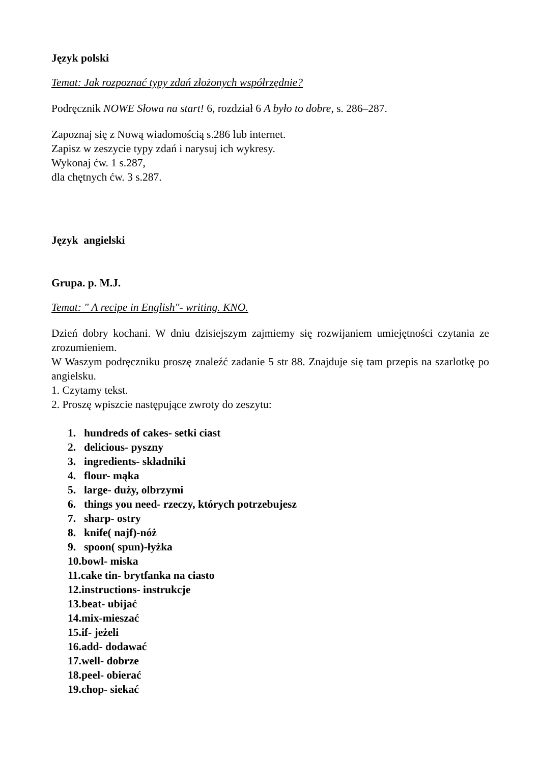Język polski
Temat: Jak rozpoznać typy zdań złożonych współrzędnie?
Podręcznik NOWE Słowa na start! 6, rozdział 6 A było to dobre, s. 286–287.
Zapoznaj się z Nową wiadomością s.286 lub internet.
Zapisz w zeszycie typy zdań i narysuj ich wykresy.
Wykonaj ćw. 1 s.287,
dla chętnych ćw. 3 s.287.
Język angielski
Grupa. p. M.J.
Temat: " A recipe in English"- writing. KNO.
Dzień dobry kochani. W dniu dzisiejszym zajmiemy się rozwijaniem umiejętności czytania ze zrozumieniem.
W Waszym podręczniku proszę znaleźć zadanie 5 str 88. Znajduje się tam przepis na szarlotkę po angielsku.
1. Czytamy tekst.
2. Proszę wpiszcie następujące zwroty do zeszytu:
1. hundreds of cakes- setki ciast
2. delicious- pyszny
3. ingredients- składniki
4. flour- mąka
5. large- duży, olbrzymi
6. things you need- rzeczy, których potrzebujesz
7. sharp- ostry
8. knife( najf)-nóż
9. spoon( spun)-łyżka
10.bowl- miska
11.cake tin- brytfanka na ciasto
12.instructions- instrukcje
13.beat- ubijać
14.mix-mieszać
15.if- jeżeli
16.add- dodawać
17.well- dobrze
18.peel- obierać
19.chop- siekać